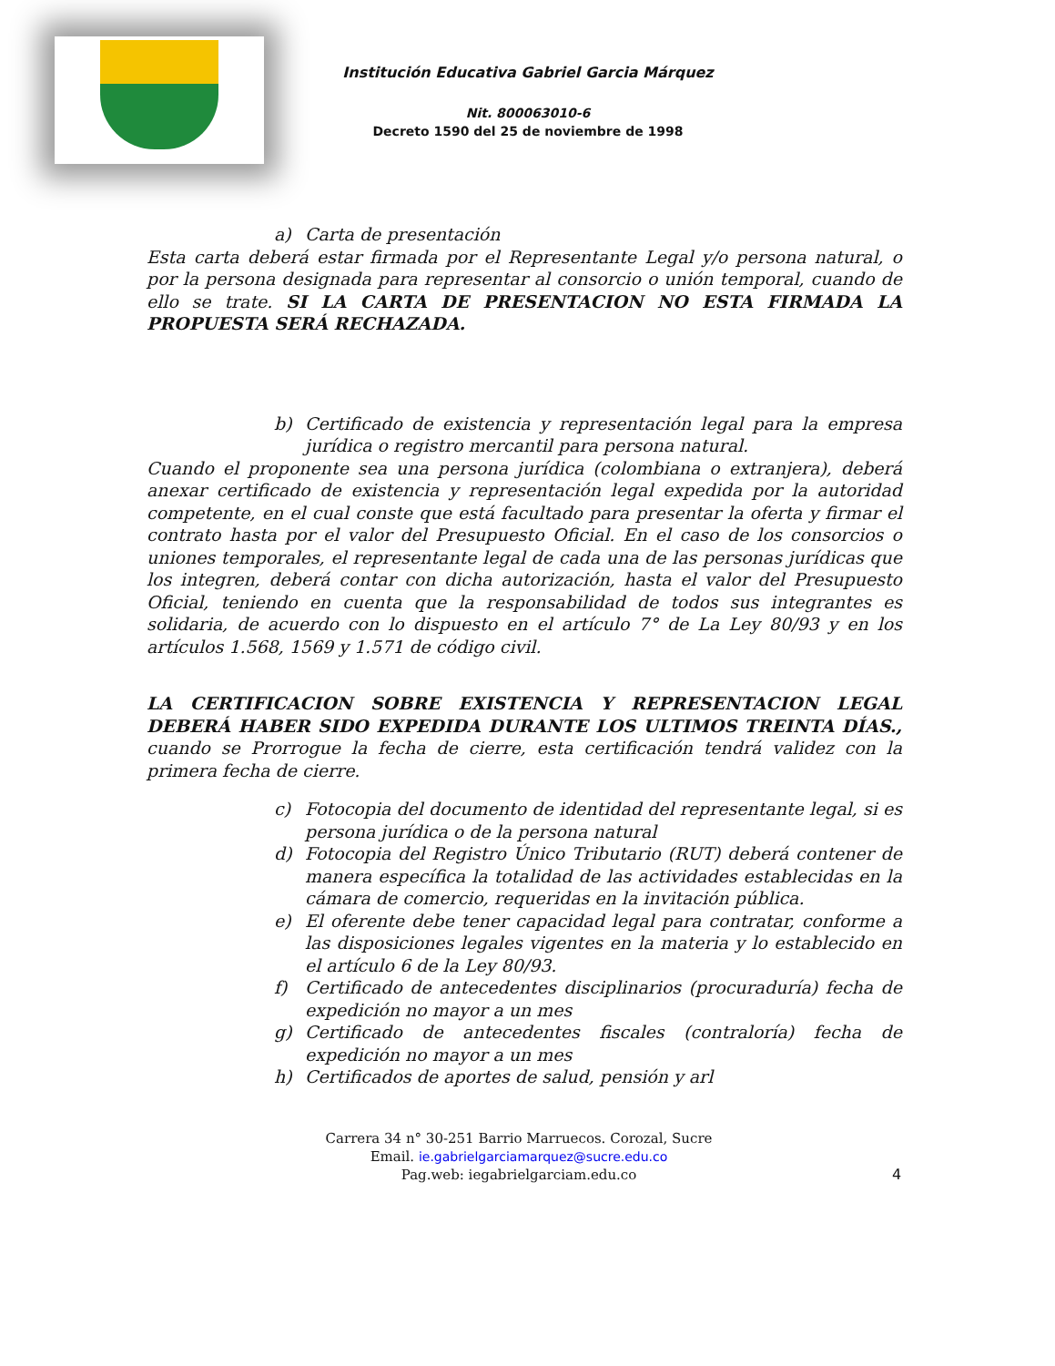Institución Educativa Gabriel Garcia Márquez
Nit. 800063010-6
Decreto 1590 del 25 de noviembre de 1998
a) Carta de presentación
Esta carta deberá estar firmada por el Representante Legal y/o persona natural, o por la persona designada para representar al consorcio o unión temporal, cuando de ello se trate. SI LA CARTA DE PRESENTACION NO ESTA FIRMADA LA PROPUESTA SERÁ RECHAZADA.
b) Certificado de existencia y representación legal para la empresa jurídica o registro mercantil para persona natural.
Cuando el proponente sea una persona jurídica (colombiana o extranjera), deberá anexar certificado de existencia y representación legal expedida por la autoridad competente, en el cual conste que está facultado para presentar la oferta y firmar el contrato hasta por el valor del Presupuesto Oficial. En el caso de los consorcios o uniones temporales, el representante legal de cada una de las personas jurídicas que los integren, deberá contar con dicha autorización, hasta el valor del Presupuesto Oficial, teniendo en cuenta que la responsabilidad de todos sus integrantes es solidaria, de acuerdo con lo dispuesto en el artículo 7° de La Ley 80/93 y en los artículos 1.568, 1569 y 1.571 de código civil.
LA CERTIFICACION SOBRE EXISTENCIA Y REPRESENTACION LEGAL DEBERÁ HABER SIDO EXPEDIDA DURANTE LOS ULTIMOS TREINTA DÍAS., cuando se Prorrogue la fecha de cierre, esta certificación tendrá validez con la primera fecha de cierre.
c) Fotocopia del documento de identidad del representante legal, si es persona jurídica o de la persona natural
d) Fotocopia del Registro Único Tributario (RUT) deberá contener de manera específica la totalidad de las actividades establecidas en la cámara de comercio, requeridas en la invitación pública.
e) El oferente debe tener capacidad legal para contratar, conforme a las disposiciones legales vigentes en la materia y lo establecido en el artículo 6 de la Ley 80/93.
f) Certificado de antecedentes disciplinarios (procuraduría) fecha de expedición no mayor a un mes
g) Certificado de antecedentes fiscales (contraloría) fecha de expedición no mayor a un mes
h) Certificados de aportes de salud, pensión y arl
Carrera 34 n° 30-251 Barrio Marruecos. Corozal, Sucre
Email. ie.gabrielgarciamarquez@sucre.edu.co
Pag.web: iegabrielgarciam.edu.co
4